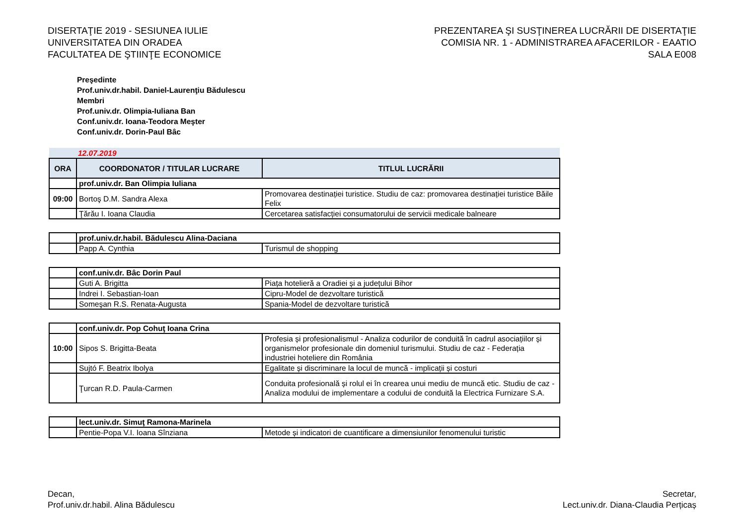DISERTAŢIE 2019 - SESIUNEA IULIE
UNIVERSITATEA DIN ORADEA
FACULTATEA DE ŞTIINŢE ECONOMICE
PREZENTAREA ŞI SUSŢINEREA LUCRĂRII DE DISERTAŢIE
COMISIA NR. 1 - ADMINISTRAREA AFACERILOR - EAATIO
SALA E008
Preşedinte
Prof.univ.dr.habil. Daniel-Laurenţiu Bădulescu
Membri
Prof.univ.dr. Olimpia-Iuliana Ban
Conf.univ.dr. Ioana-Teodora Meşter
Conf.univ.dr. Dorin-Paul Bâc
| 12.07.2019 | | |
| ORA | COORDONATOR / TITULAR LUCRARE | TITLUL LUCRĂRII |
| | prof.univ.dr. Ban Olimpia Iuliana | |
| 09:00 | Bortoş D.M. Sandra Alexa | Promovarea destinației turistice. Studiu de caz: promovarea destinației turistice Băile Felix |
| | Ţărău I. Ioana Claudia | Cercetarea satisfacției consumatorului de servicii medicale balneare |
| | prof.univ.dr.habil. Bădulescu Alina-Daciana | |
| | Papp A. Cynthia | Turismul de shopping |
| | conf.univ.dr. Bâc Dorin Paul | |
| | Guti A. Brigitta | Piața hotelieră a Oradiei și a județului Bihor |
| | Indrei I. Sebastian-Ioan | Cipru-Model de dezvoltare turistică |
| | Someşan R.S. Renata-Augusta | Spania-Model de dezvoltare turistică |
| | conf.univ.dr. Pop Cohuţ Ioana Crina | |
| 10:00 | Sipos S. Brigitta-Beata | Profesia și profesionalismul - Analiza codurilor de conduită în cadrul asociațiilor și organismelor profesionale din domeniul turismului. Studiu de caz - Federația industriei hoteliere din România |
| | Sujtó F. Beatrix Ibolya | Egalitate și discriminare la locul de muncă - implicații și costuri |
| | Ţurcan R.D. Paula-Carmen | Conduita profesională și rolul ei în crearea unui mediu de muncă etic. Studiu de caz - Analiza modului de implementare a codului de conduită la Electrica Furnizare S.A. |
| | lect.univ.dr. Simuţ Ramona-Marinela | |
| | Pentie-Popa V.I. Ioana Sînziana | Metode și indicatori de cuantificare a dimensiunilor fenomenului turistic |
Decan,
Prof.univ.dr.habil. Alina Bădulescu
Secretar,
Lect.univ.dr. Diana-Claudia Perțicaș